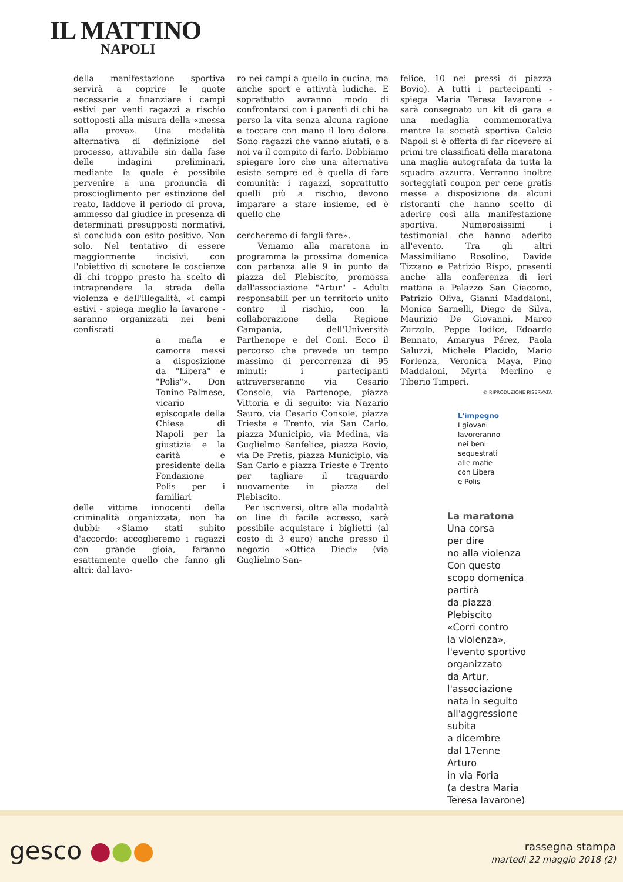IL MATTINO
NAPOLI
della manifestazione sportiva servirà a coprire le quote necessarie a finanziare i campi estivi per venti ragazzi a rischio sottoposti alla misura della «messa alla prova». Una modalità alternativa di definizione del processo, attivabile sin dalla fase delle indagini preliminari, mediante la quale è possibile pervenire a una pronuncia di proscioglimento per estinzione del reato, laddove il periodo di prova, ammesso dal giudice in presenza di determinati presupposti normativi, si concluda con esito positivo. Non solo. Nel tentativo di essere maggiormente incisivi, con l'obiettivo di scuotere le coscienze di chi troppo presto ha scelto di intraprendere la strada della violenza e dell'illegalità, «i campi estivi - spiega meglio la Iavarone - saranno organizzati nei beni confiscati
a mafia e camorra messi a disposizione da "Libera" e "Polis"». Don Tonino Palmese, vicario episcopale della Chiesa di Napoli per la giustizia e la carità e presidente della Fondazione Polis per i familiari
delle vittime innocenti della criminalità organizzata, non ha dubbi: «Siamo stati subito d'accordo: accoglieremo i ragazzi con grande gioia, faranno esattamente quello che fanno gli altri: dal lavo-
ro nei campi a quello in cucina, ma anche sport e attività ludiche. E soprattutto avranno modo di confrontarsi con i parenti di chi ha perso la vita senza alcuna ragione e toccare con mano il loro dolore. Sono ragazzi che vanno aiutati, e a noi va il compito di farlo. Dobbiamo spiegare loro che una alternativa esiste sempre ed è quella di fare comunità: i ragazzi, soprattutto quelli più a rischio, devono imparare a stare insieme, ed è quello che
cercheremo di fargli fare».
Veniamo alla maratona in programma la prossima domenica con partenza alle 9 in punto da piazza del Plebiscito, promossa dall'associazione "Artur" - Adulti responsabili per un territorio unito contro il rischio, con la collaborazione della Regione Campania, dell'Università Parthenope e del Coni. Ecco il percorso che prevede un tempo massimo di percorrenza di 95 minuti: i partecipanti attraverseranno via Cesario Console, via Partenope, piazza Vittoria e di seguito: via Nazario Sauro, via Cesario Console, piazza Trieste e Trento, via San Carlo, piazza Municipio, via Medina, via Guglielmo Sanfelice, piazza Bovio, via De Pretis, piazza Municipio, via San Carlo e piazza Trieste e Trento per tagliare il traguardo nuovamente in piazza del Plebiscito.
Per iscriversi, oltre alla modalità on line di facile accesso, sarà possibile acquistare i biglietti (al costo di 3 euro) anche presso il negozio «Ottica Dieci» (via Guglielmo San-
felice, 10 nei pressi di piazza Bovio). A tutti i partecipanti - spiega Maria Teresa Iavarone - sarà consegnato un kit di gara e una medaglia commemorativa mentre la società sportiva Calcio Napoli si è offerta di far ricevere ai primi tre classificati della maratona una maglia autografata da tutta la squadra azzurra. Verranno inoltre sorteggiati coupon per cene gratis messe a disposizione da alcuni ristoranti che hanno scelto di aderire così alla manifestazione sportiva. Numerosissimi i testimonial che hanno aderito all'evento. Tra gli altri Massimiliano Rosolino, Davide Tizzano e Patrizio Rispo, presenti anche alla conferenza di ieri mattina a Palazzo San Giacomo, Patrizio Oliva, Gianni Maddaloni, Monica Sarnelli, Diego de Silva, Maurizio De Giovanni, Marco Zurzolo, Peppe Iodice, Edoardo Bennato, Amaryus Pérez, Paola Saluzzi, Michele Placido, Mario Forlenza, Veronica Maya, Pino Maddaloni, Myrta Merlino e Tiberio Timperi.
© RIPRODUZIONE RISERVATA
L'impegno
I giovani
lavoreranno
nei beni
sequestrati
alle mafie
con Libera
e Polis
La maratona
Una corsa
per dire
no alla violenza
Con questo
scopo domenica
partirà
da piazza
Plebiscito
«Corri contro
la violenza»,
l'evento sportivo
organizzato
da Artur,
l'associazione
nata in seguito
all'aggressione
subita
a dicembre
dal 17enne
Arturo
in via Foria
(a destra Maria
Teresa Iavarone)
gesco ●●●
rassegna stampa
martedì 22 maggio 2018 (2)